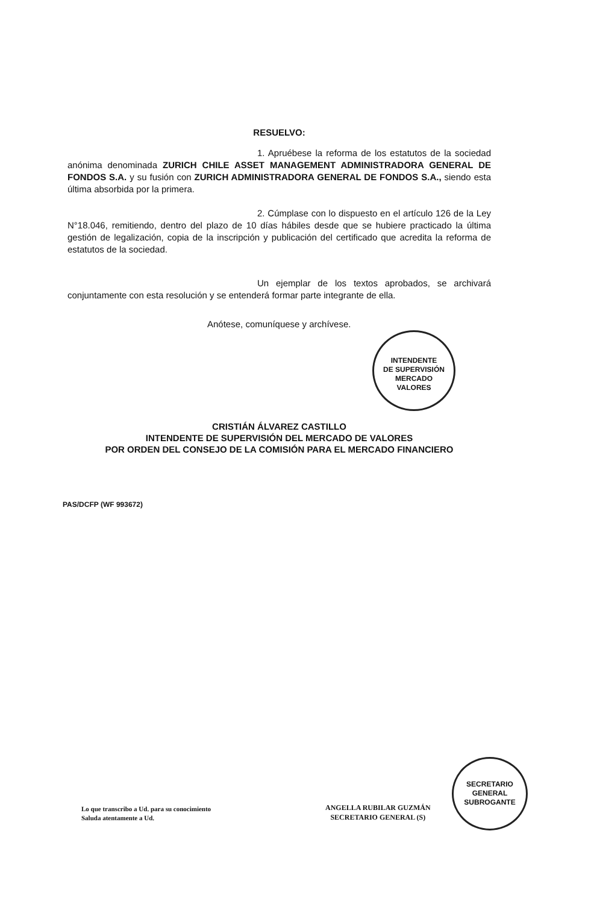RESUELVO:
1. Apruébese la reforma de los estatutos de la sociedad anónima denominada ZURICH CHILE ASSET MANAGEMENT ADMINISTRADORA GENERAL DE FONDOS S.A. y su fusión con ZURICH ADMINISTRADORA GENERAL DE FONDOS S.A., siendo esta última absorbida por la primera.
2. Cúmplase con lo dispuesto en el artículo 126 de la Ley N°18.046, remitiendo, dentro del plazo de 10 días hábiles desde que se hubiere practicado la última gestión de legalización, copia de la inscripción y publicación del certificado que acredita la reforma de estatutos de la sociedad.
Un ejemplar de los textos aprobados, se archivará conjuntamente con esta resolución y se entenderá formar parte integrante de ella.
Anótese, comuníquese y archívese.
CRISTIÁN ÁLVAREZ CASTILLO
INTENDENTE DE SUPERVISIÓN DEL MERCADO DE VALORES
POR ORDEN DEL CONSEJO DE LA COMISIÓN PARA EL MERCADO FINANCIERO
PAS/DCFP (WF 993672)
INTENDENTE
DE SUPERVISIÓN
MERCADO
VALORES
SECRETARIO
GENERAL
SUBROGANTE
Lo que transcribo a Ud. para su conocimiento
Saluda atentamente a Ud.
ANGELLA RUBILAR GUZMÁN
SECRETARIO GENERAL (S)